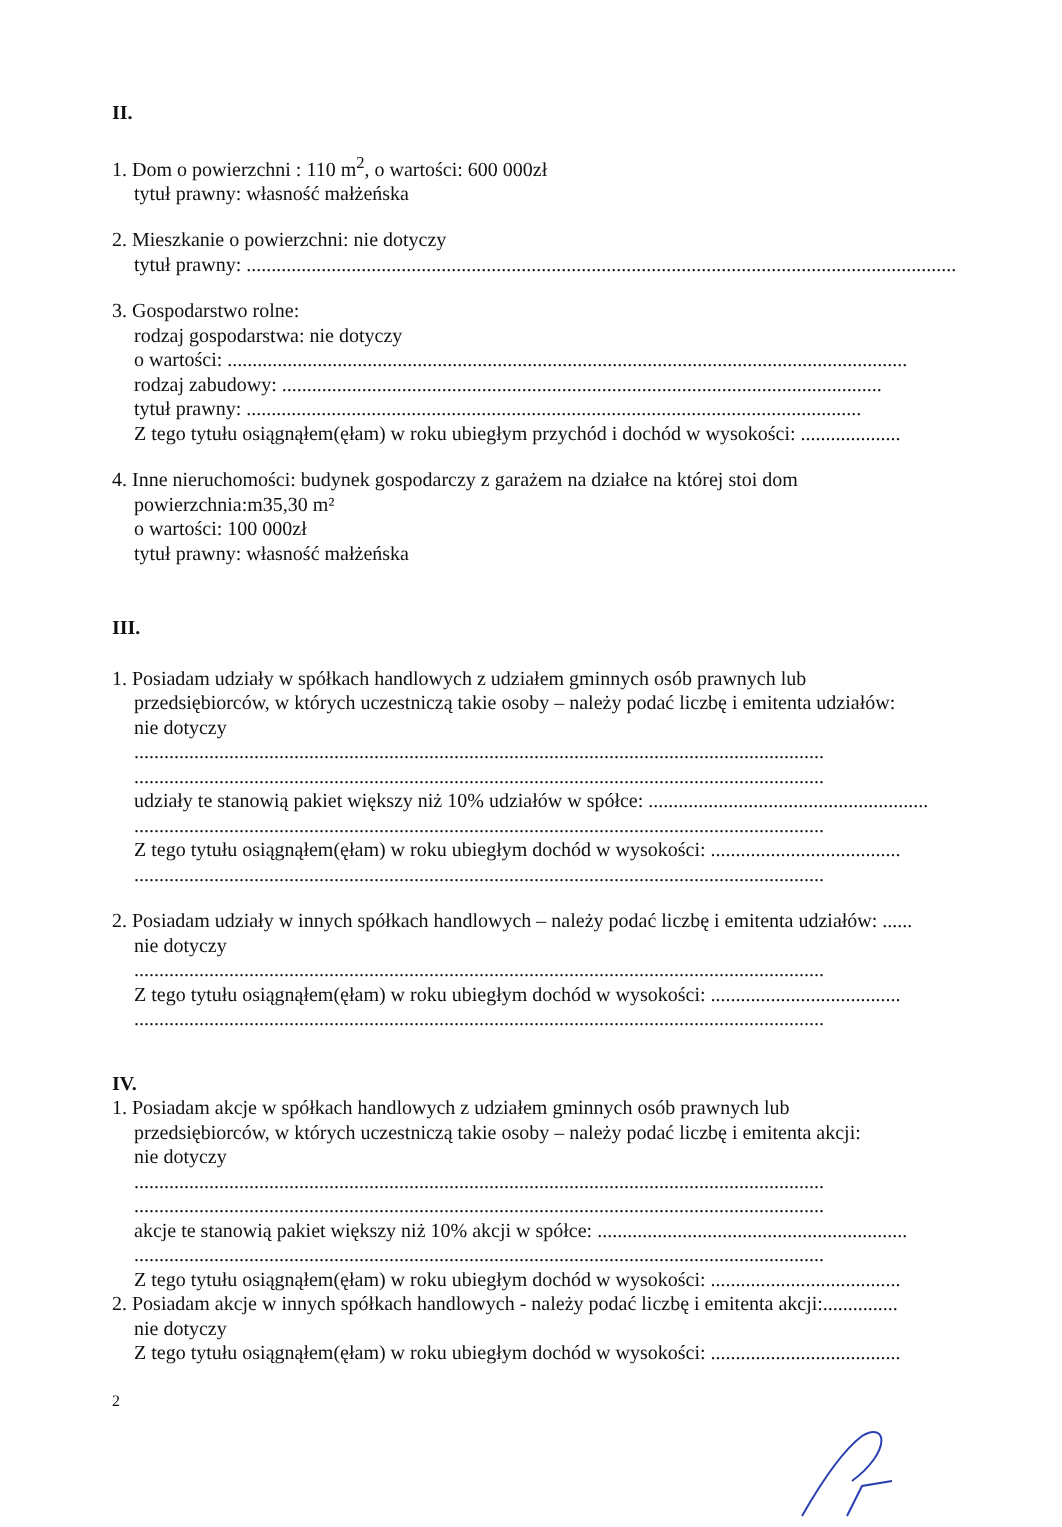II.
1. Dom o powierzchni : 110 m<sup>2</sup>, o wartości: 600 000zł
tytuł prawny: własność małżeńska
2. Mieszkanie o powierzchni: nie dotyczy
tytuł prawny: ..............................................................................................................................................
3. Gospodarstwo rolne:
rodzaj gospodarstwa: nie dotyczy
o wartości: ........................................................................................................................................
rodzaj zabudowy: ........................................................................................................................
tytuł prawny: ...........................................................................................................................
Z tego tytułu osiągnąłem(ęłam) w roku ubiegłym przychód i dochód w wysokości: ....................
4. Inne nieruchomości: budynek gospodarczy z garażem na działce na której stoi dom
powierzchnia:m35,30 m²
o wartości: 100 000zł
tytuł prawny: własność małżeńska
III.
1. Posiadam udziały w spółkach handlowych z udziałem gminnych osób prawnych lub
przedsiębiorców, w których uczestniczą takie osoby – należy podać liczbę i emitenta udziałów:
nie dotyczy
..........................................................................................................................................
..........................................................................................................................................
udziały te stanowią pakiet większy niż 10% udziałów w spółce: ........................................................
..........................................................................................................................................
Z tego tytułu osiągnąłem(ęłam) w roku ubiegłym dochód w wysokości: ......................................
..........................................................................................................................................
2. Posiadam udziały w innych spółkach handlowych – należy podać liczbę i emitenta udziałów: ......
nie dotyczy
..........................................................................................................................................
Z tego tytułu osiągnąłem(ęłam) w roku ubiegłym dochód w wysokości: ......................................
..........................................................................................................................................
IV.
1. Posiadam akcje w spółkach handlowych z udziałem gminnych osób prawnych lub
przedsiębiorców, w których uczestniczą takie osoby – należy podać liczbę i emitenta akcji:
nie dotyczy
..........................................................................................................................................
..........................................................................................................................................
akcje te stanowią pakiet większy niż 10% akcji w spółce: ..............................................................
..........................................................................................................................................
Z tego tytułu osiągnąłem(ęłam) w roku ubiegłym dochód w wysokości: ......................................
2. Posiadam akcje w innych spółkach handlowych - należy podać liczbę i emitenta akcji:...............
nie dotyczy
Z tego tytułu osiągnąłem(ęłam) w roku ubiegłym dochód w wysokości: ......................................
2